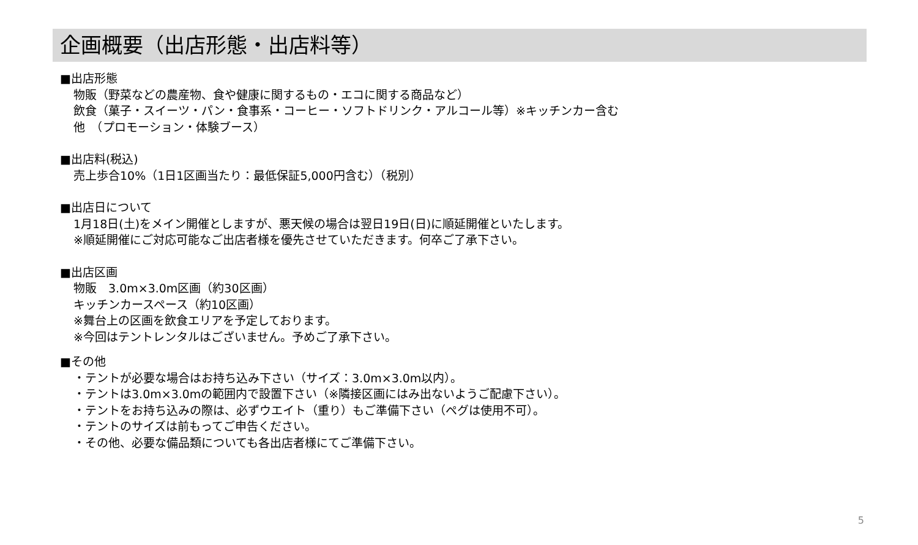企画概要（出店形態・出店料等）
■出店形態
物販（野菜などの農産物、食や健康に関するもの・エコに関する商品など）
飲食（菓子・スイーツ・パン・食事系・コーヒー・ソフトドリンク・アルコール等）※キッチンカー含む
他　（プロモーション・体験ブース）
■出店料(税込)
売上歩合10%（1日1区画当たり：最低保証5,000円含む）（税別）
■出店日について
1月18日(土)をメイン開催としますが、悪天候の場合は翌日19日(日)に順延開催といたします。
※順延開催にご対応可能なご出店者様を優先させていただきます。何卒ご了承下さい。
■出店区画
物販　3.0m×3.0m区画（約30区画）
キッチンカースペース（約10区画）
※舞台上の区画を飲食エリアを予定しております。
※今回はテントレンタルはございません。予めご了承下さい。
■その他
・テントが必要な場合はお持ち込み下さい（サイズ：3.0m×3.0m以内）。
・テントは3.0m×3.0mの範囲内で設置下さい（※隣接区画にはみ出ないようご配慮下さい）。
・テントをお持ち込みの際は、必ずウエイト（重り）もご準備下さい（ペグは使用不可）。
・テントのサイズは前もってご申告ください。
・その他、必要な備品類についても各出店者様にてご準備下さい。
5